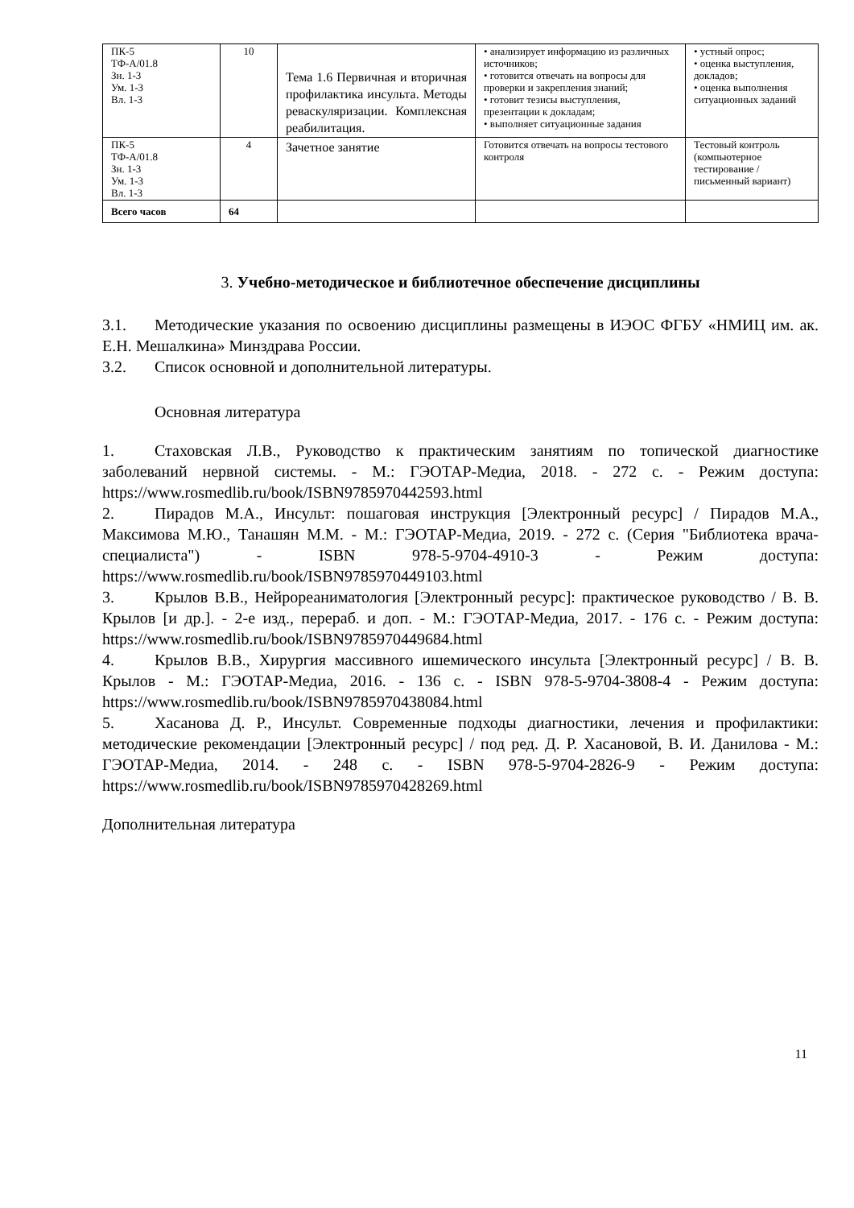| ПК-5 ТФ-А/01.8 Зн. 1-3 Ум. 1-3 Вл. 1-3 | 10 | Тема 1.6 Первичная и вторичная профилактика инсульта. Методы реваскуляризации. Комплексная реабилитация. | • анализирует информацию из различных источников; • готовится отвечать на вопросы для проверки и закрепления знаний; • готовит тезисы выступления, презентации к докладам; • выполняет ситуационные задания | • устный опрос; • оценка выступления, докладов; • оценка выполнения ситуационных заданий |
| ПК-5 ТФ-А/01.8 Зн. 1-3 Ум. 1-3 Вл. 1-3 | 4 | Зачетное занятие | Готовится отвечать на вопросы тестового контроля | Тестовый контроль (компьютерное тестирование / письменный вариант) |
| Всего часов | 64 | | | |
3. Учебно-методическое и библиотечное обеспечение дисциплины
3.1. Методические указания по освоению дисциплины размещены в ИЭОС ФГБУ «НМИЦ им. ак. Е.Н. Мешалкина» Минздрава России.
3.2. Список основной и дополнительной литературы.
Основная литература
1. Стаховская Л.В., Руководство к практическим занятиям по топической диагностике заболеваний нервной системы. - М.: ГЭОТАР-Медиа, 2018. - 272 с. - Режим доступа: https://www.rosmedlib.ru/book/ISBN9785970442593.html
2. Пирадов М.А., Инсульт: пошаговая инструкция [Электронный ресурс] / Пирадов М.А., Максимова М.Ю., Танашян М.М. - М.: ГЭОТАР-Медиа, 2019. - 272 с. (Серия "Библиотека врача-специалиста") - ISBN 978-5-9704-4910-3 - Режим доступа: https://www.rosmedlib.ru/book/ISBN9785970449103.html
3. Крылов В.В., Нейрореаниматология [Электронный ресурс]: практическое руководство / В. В. Крылов [и др.]. - 2-е изд., перераб. и доп. - М.: ГЭОТАР-Медиа, 2017. - 176 с. - Режим доступа: https://www.rosmedlib.ru/book/ISBN9785970449684.html
4. Крылов В.В., Хирургия массивного ишемического инсульта [Электронный ресурс] / В. В. Крылов - М.: ГЭОТАР-Медиа, 2016. - 136 с. - ISBN 978-5-9704-3808-4 - Режим доступа: https://www.rosmedlib.ru/book/ISBN9785970438084.html
5. Хасанова Д. Р., Инсульт. Современные подходы диагностики, лечения и профилактики: методические рекомендации [Электронный ресурс] / под ред. Д. Р. Хасановой, В. И. Данилова - М.: ГЭОТАР-Медиа, 2014. - 248 с. - ISBN 978-5-9704-2826-9 - Режим доступа: https://www.rosmedlib.ru/book/ISBN9785970428269.html
Дополнительная литература
11